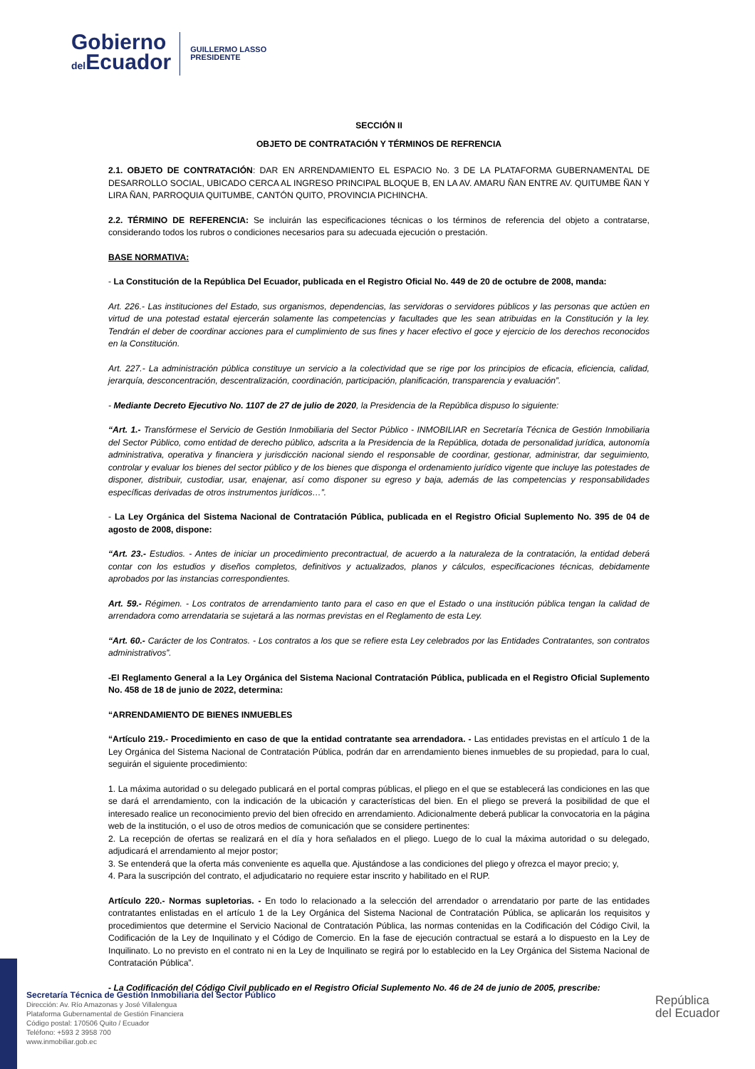Gobierno
del Ecuador
GUILLERMO LASSO
PRESIDENTE
SECCIÓN II
OBJETO DE CONTRATACIÓN Y TÉRMINOS DE REFRENCIA
2.1. OBJETO DE CONTRATACIÓN: DAR EN ARRENDAMIENTO EL ESPACIO No. 3 DE LA PLATAFORMA GUBERNAMENTAL DE DESARROLLO SOCIAL, UBICADO CERCA AL INGRESO PRINCIPAL BLOQUE B, EN LA AV. AMARU ÑAN ENTRE AV. QUITUMBE ÑAN Y LIRA ÑAN, PARROQUIA QUITUMBE, CANTÓN QUITO, PROVINCIA PICHINCHA.
2.2. TÉRMINO DE REFERENCIA: Se incluirán las especificaciones técnicas o los términos de referencia del objeto a contratarse, considerando todos los rubros o condiciones necesarios para su adecuada ejecución o prestación.
BASE NORMATIVA:
- La Constitución de la República Del Ecuador, publicada en el Registro Oficial No. 449 de 20 de octubre de 2008, manda:
Art. 226.- Las instituciones del Estado, sus organismos, dependencias, las servidoras o servidores públicos y las personas que actúen en virtud de una potestad estatal ejercerán solamente las competencias y facultades que les sean atribuidas en la Constitución y la ley. Tendrán el deber de coordinar acciones para el cumplimiento de sus fines y hacer efectivo el goce y ejercicio de los derechos reconocidos en la Constitución.
Art. 227.- La administración pública constituye un servicio a la colectividad que se rige por los principios de eficacia, eficiencia, calidad, jerarquía, desconcentración, descentralización, coordinación, participación, planificación, transparencia y evaluación”.
- Mediante Decreto Ejecutivo No. 1107 de 27 de julio de 2020, la Presidencia de la República dispuso lo siguiente:
“Art. 1.- Transfórmese el Servicio de Gestión Inmobiliaria del Sector Público - INMOBILIAR en Secretaría Técnica de Gestión Inmobiliaria del Sector Público, como entidad de derecho público, adscrita a la Presidencia de la República, dotada de personalidad jurídica, autonomía administrativa, operativa y financiera y jurisdicción nacional siendo el responsable de coordinar, gestionar, administrar, dar seguimiento, controlar y evaluar los bienes del sector público y de los bienes que disponga el ordenamiento jurídico vigente que incluye las potestades de disponer, distribuir, custodiar, usar, enajenar, así como disponer su egreso y baja, además de las competencias y responsabilidades específicas derivadas de otros instrumentos jurídicos…”.
- La Ley Orgánica del Sistema Nacional de Contratación Pública, publicada en el Registro Oficial Suplemento No. 395 de 04 de agosto de 2008, dispone:
“Art. 23.- Estudios. - Antes de iniciar un procedimiento precontractual, de acuerdo a la naturaleza de la contratación, la entidad deberá contar con los estudios y diseños completos, definitivos y actualizados, planos y cálculos, especificaciones técnicas, debidamente aprobados por las instancias correspondientes.
Art. 59.- Régimen. - Los contratos de arrendamiento tanto para el caso en que el Estado o una institución pública tengan la calidad de arrendadora como arrendataria se sujetará a las normas previstas en el Reglamento de esta Ley.
“Art. 60.- Carácter de los Contratos. - Los contratos a los que se refiere esta Ley celebrados por las Entidades Contratantes, son contratos administrativos”.
-El Reglamento General a la Ley Orgánica del Sistema Nacional Contratación Pública, publicada en el Registro Oficial Suplemento No. 458 de 18 de junio de 2022, determina:
“ARRENDAMIENTO DE BIENES INMUEBLES
“Artículo 219.- Procedimiento en caso de que la entidad contratante sea arrendadora. - Las entidades previstas en el artículo 1 de la Ley Orgánica del Sistema Nacional de Contratación Pública, podrán dar en arrendamiento bienes inmuebles de su propiedad, para lo cual, seguirán el siguiente procedimiento:
1. La máxima autoridad o su delegado publicará en el portal compras públicas, el pliego en el que se establecerá las condiciones en las que se dará el arrendamiento, con la indicación de la ubicación y características del bien. En el pliego se preverá la posibilidad de que el interesado realice un reconocimiento previo del bien ofrecido en arrendamiento. Adicionalmente deberá publicar la convocatoria en la página web de la institución, o el uso de otros medios de comunicación que se considere pertinentes:
2. La recepción de ofertas se realizará en el día y hora señalados en el pliego. Luego de lo cual la máxima autoridad o su delegado, adjudicará el arrendamiento al mejor postor;
3. Se entenderá que la oferta más conveniente es aquella que. Ajustándose a las condiciones del pliego y ofrezca el mayor precio; y,
4. Para la suscripción del contrato, el adjudicatario no requiere estar inscrito y habilitado en el RUP.
Artículo 220.- Normas supletorias. - En todo lo relacionado a la selección del arrendador o arrendatario por parte de las entidades contratantes enlistadas en el artículo 1 de la Ley Orgánica del Sistema Nacional de Contratación Pública, se aplicarán los requisitos y procedimientos que determine el Servicio Nacional de Contratación Pública, las normas contenidas en la Codificación del Código Civil, la Codificación de la Ley de Inquilinato y el Código de Comercio. En la fase de ejecución contractual se estará a lo dispuesto en la Ley de Inquilinato. Lo no previsto en el contrato ni en la Ley de Inquilinato se regirá por lo establecido en la Ley Orgánica del Sistema Nacional de Contratación Pública”.
- La Codificación del Código Civil publicado en el Registro Oficial Suplemento No. 46 de 24 de junio de 2005, prescribe:
Secretaría Técnica de Gestión Inmobiliaria del Sector Público
Dirección: Av. Río Amazonas y José Villalengua
Plataforma Gubernamental de Gestión Financiera
Código postal: 170506 Quito / Ecuador
Teléfono: +593 2 3958 700
www.inmobiliar.gob.ec
República
del Ecuador